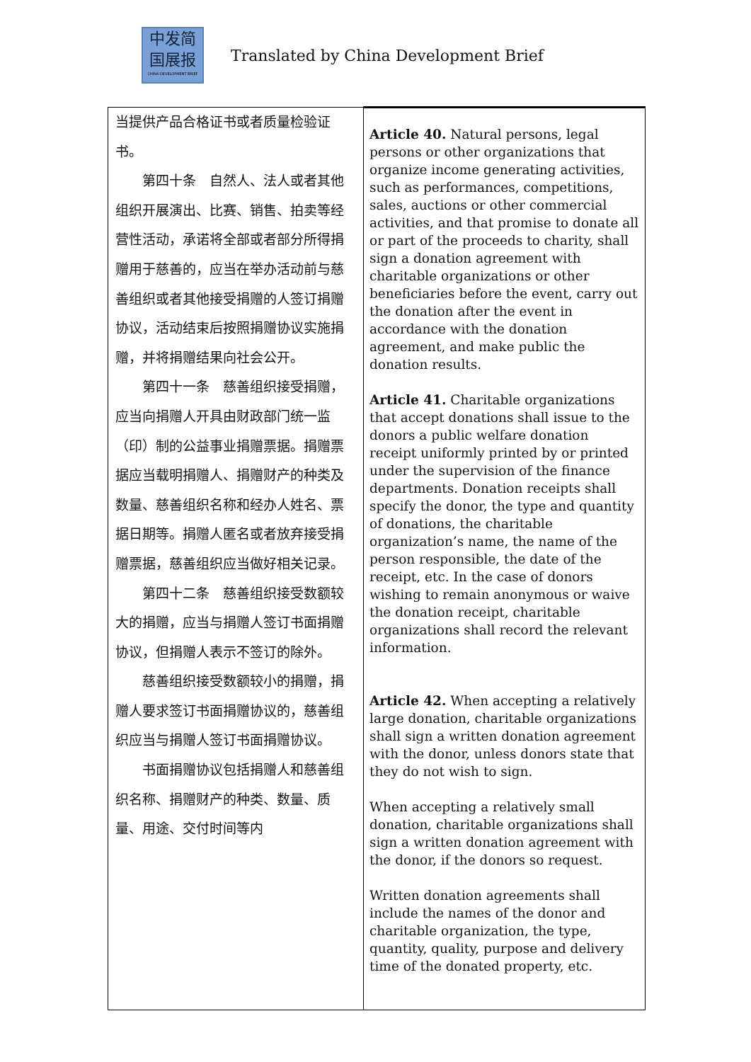中发简
国展报
CHINA DEVELOPMENT BRIEF
Translated by China Development Brief
| 当提供产品合格证书或者质量检验证书。 第四十条 自然人、法人或者其他组织开展演出、比赛、销售、拍卖等经营性活动，承诺将全部或者部分所得捐赠用于慈善的，应当在举办活动前与慈善组织或者其他接受捐赠的人签订捐赠协议，活动结束后按照捐赠协议实施捐赠，并将捐赠结果向社会公开。 第四十一条 慈善组织接受捐赠，应当向捐赠人开具由财政部门统一监（印）制的公益事业捐赠票据。捐赠票据应当载明捐赠人、捐赠财产的种类及数量、慈善组织名称和经办人姓名、票据日期等。捐赠人匿名或者放弃接受捐赠票据，慈善组织应当做好相关记录。 第四十二条 慈善组织接受数额较大的捐赠，应当与捐赠人签订书面捐赠协议，但捐赠人表示不签订的除外。 慈善组织接受数额较小的捐赠，捐赠人要求签订书面捐赠协议的，慈善组织应当与捐赠人签订书面捐赠协议。 书面捐赠协议包括捐赠人和慈善组织名称、捐赠财产的种类、数量、质量、用途、交付时间等内 | Article 40. Natural persons, legal persons or other organizations that organize income generating activities, such as performances, competitions, sales, auctions or other commercial activities, and that promise to donate all or part of the proceeds to charity, shall sign a donation agreement with charitable organizations or other beneficiaries before the event, carry out the donation after the event in accordance with the donation agreement, and make public the donation results. Article 41. Charitable organizations that accept donations shall issue to the donors a public welfare donation receipt uniformly printed by or printed under the supervision of the finance departments. Donation receipts shall specify the donor, the type and quantity of donations, the charitable organization’s name, the name of the person responsible, the date of the receipt, etc. In the case of donors wishing to remain anonymous or waive the donation receipt, charitable organizations shall record the relevant information. Article 42. When accepting a relatively large donation, charitable organizations shall sign a written donation agreement with the donor, unless donors state that they do not wish to sign. When accepting a relatively small donation, charitable organizations shall sign a written donation agreement with the donor, if the donors so request. Written donation agreements shall include the names of the donor and charitable organization, the type, quantity, quality, purpose and delivery time of the donated property, etc. |